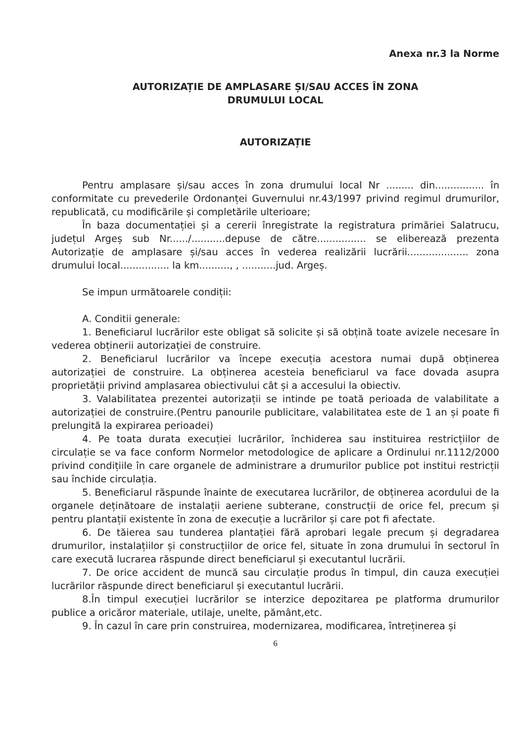Anexa nr.3 la Norme
AUTORIZAȚIE DE AMPLASARE ȘI/SAU ACCES ÎN ZONA
DRUMULUI LOCAL
AUTORIZAȚIE
Pentru amplasare și/sau acces în zona drumului local Nr ......... din................ în conformitate cu prevederile Ordonanței Guvernului nr.43/1997 privind regimul drumurilor, republicată, cu modificările și completările ulterioare;
În baza documentației și a cererii înregistrate la registratura primăriei Salatrucu, județul Argeș sub Nr....../...........depuse de către................ se eliberează prezenta Autorizație de amplasare și/sau acces în vederea realizării lucrării.................... zona drumului local................ la km.........., , ...........jud. Argeș.
Se impun următoarele condiții:
A. Conditii generale:
1. Beneficiarul lucrărilor este obligat să solicite și să obțină toate avizele necesare în vederea obținerii autorizației de construire.
2. Beneficiarul lucrărilor va începe execuția acestora numai după obținerea autorizației de construire. La obținerea acesteia beneficiarul va face dovada asupra proprietății privind amplasarea obiectivului cât și a accesului la obiectiv.
3. Valabilitatea prezentei autorizații se intinde pe toată perioada de valabilitate a autorizației de construire.(Pentru panourile publicitare, valabilitatea este de 1 an și poate fi prelungită la expirarea perioadei)
4. Pe toata durata execuției lucrărilor, închiderea sau instituirea restricțiilor de circulație se va face conform Normelor metodologice de aplicare a Ordinului nr.1112/2000 privind condițiile în care organele de administrare a drumurilor publice pot institui restricții sau închide circulația.
5. Beneficiarul răspunde înainte de executarea lucrărilor, de obținerea acordului de la organele deținătoare de instalații aeriene subterane, construcții de orice fel, precum și pentru plantații existente în zona de execuție a lucrărilor și care pot fi afectate.
6. De tăierea sau tunderea plantației fără aprobari legale precum și degradarea drumurilor, instalațiilor și construcțiilor de orice fel, situate în zona drumului în sectorul în care execută lucrarea răspunde direct beneficiarul și executantul lucrării.
7. De orice accident de muncă sau circulație produs în timpul, din cauza execuției lucrărilor răspunde direct beneficiarul și executantul lucrării.
8.În timpul execuției lucrărilor se interzice depozitarea pe platforma drumurilor publice a oricăror materiale, utilaje, unelte, pământ,etc.
9. În cazul în care prin construirea, modernizarea, modificarea, întreținerea și
6